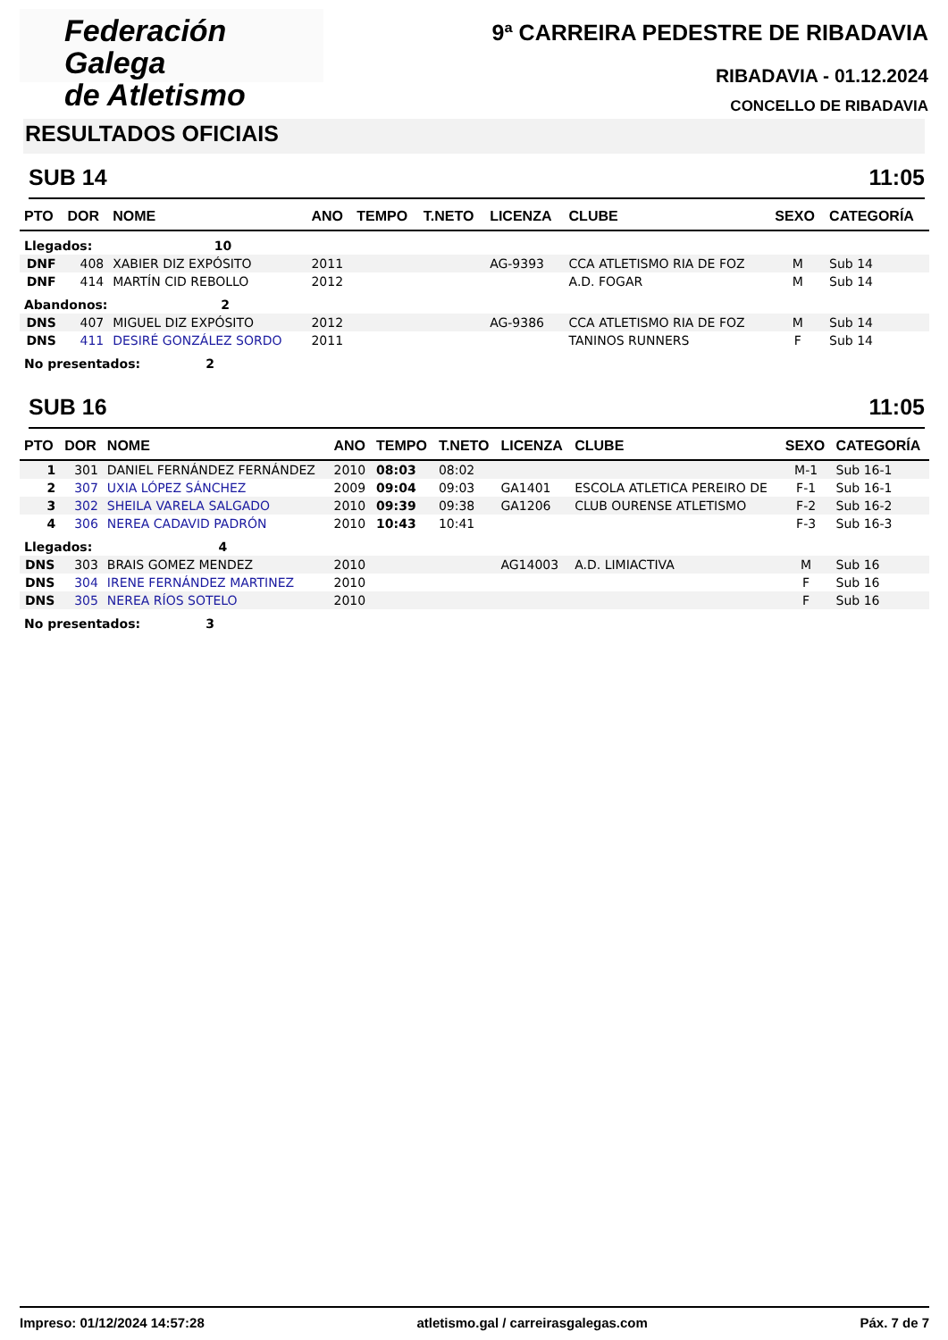Federación Galega
de Atletismo
9ª CARREIRA PEDESTRE DE RIBADAVIA
RIBADAVIA - 01.12.2024
CONCELLO DE RIBADAVIA
RESULTADOS OFICIAIS
SUB 14 11:05
| PTO | DOR | NOME | ANO | TEMPO | T.NETO | LICENZA | CLUBE | SEXO | CATEGORÍA |
| --- | --- | --- | --- | --- | --- | --- | --- | --- | --- |
| Llegados: 10 | | | | | | | | | |
| DNF | 408 | XABIER DIZ EXPÓSITO | 2011 | | | AG-9393 | CCA ATLETISMO RIA DE FOZ | M | Sub 14 |
| DNF | 414 | MARTÍN CID REBOLLO | 2012 | | | | A.D. FOGAR | M | Sub 14 |
| Abandonos: 2 | | | | | | | | | |
| DNS | 407 | MIGUEL DIZ EXPÓSITO | 2012 | | | AG-9386 | CCA ATLETISMO RIA DE FOZ | M | Sub 14 |
| DNS | 411 | DESIRÉ GONZÁLEZ SORDO | 2011 | | | | TANINOS RUNNERS | F | Sub 14 |
| No presentados: 2 | | | | | | | | | |
SUB 16 11:05
| PTO | DOR | NOME | ANO | TEMPO | T.NETO | LICENZA | CLUBE | SEXO | CATEGORÍA |
| --- | --- | --- | --- | --- | --- | --- | --- | --- | --- |
| 1 | 301 | DANIEL FERNÁNDEZ FERNÁNDEZ | 2010 | 08:03 | 08:02 | | | M-1 | Sub 16-1 |
| 2 | 307 | UXIA LÓPEZ SÁNCHEZ | 2009 | 09:04 | 09:03 | GA1401 | ESCOLA ATLETICA PEREIRO DE | F-1 | Sub 16-1 |
| 3 | 302 | SHEILA VARELA SALGADO | 2010 | 09:39 | 09:38 | GA1206 | CLUB OURENSE ATLETISMO | F-2 | Sub 16-2 |
| 4 | 306 | NEREA CADAVID PADRÓN | 2010 | 10:43 | 10:41 | | | F-3 | Sub 16-3 |
| Llegados: 4 | | | | | | | | | |
| DNS | 303 | BRAIS GOMEZ MENDEZ | 2010 | | | AG14003 | A.D. LIMIACTIVA | M | Sub 16 |
| DNS | 304 | IRENE FERNÁNDEZ MARTINEZ | 2010 | | | | | F | Sub 16 |
| DNS | 305 | NEREA RÍOS SOTELO | 2010 | | | | | F | Sub 16 |
| No presentados: 3 | | | | | | | | | |
Impreso: 01/12/2024 14:57:28 atletismo.gal / carreirasgalegas.com Páx. 7 de 7